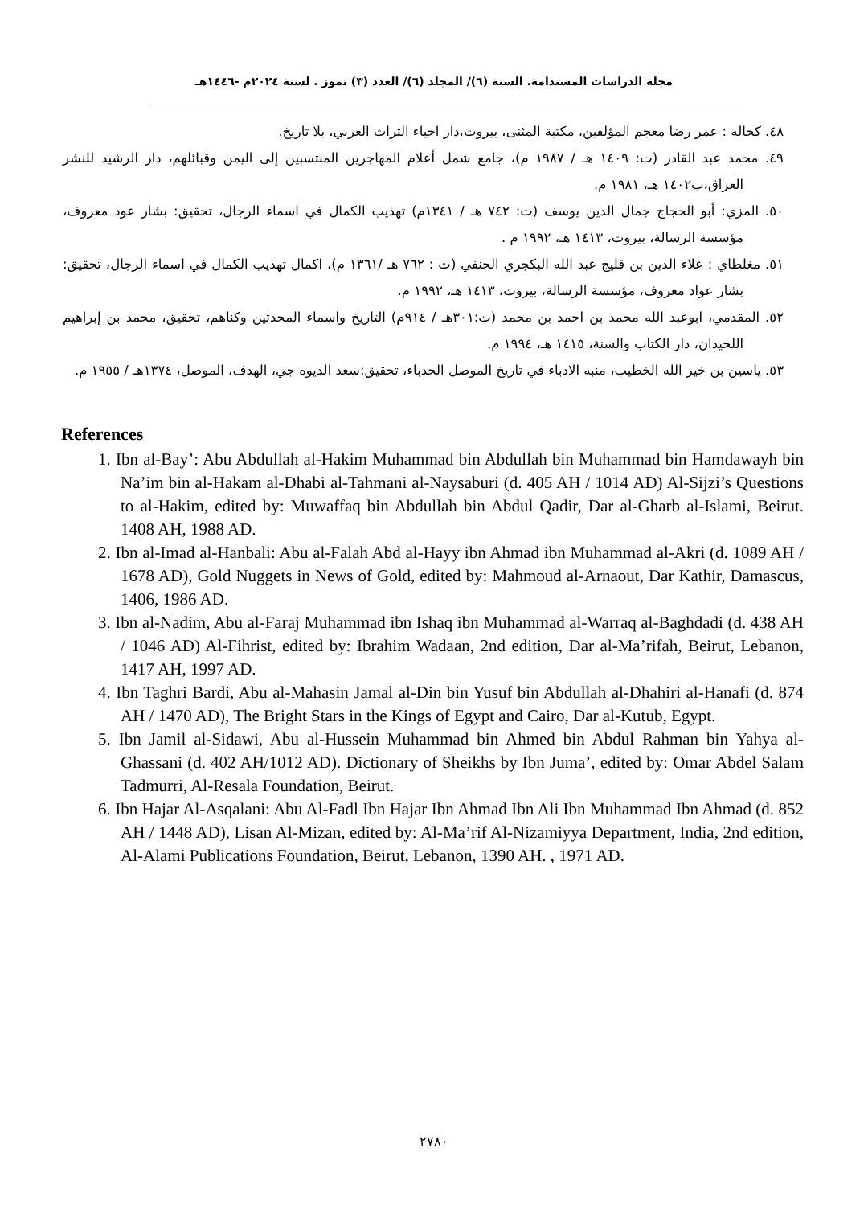مجلة الدراسات المستدامة. السنة (٦)/ المجلد (٦)/ العدد (٣) تموز . لسنة ٢٠٢٤م -١٤٤٦هـ
٤٨. كحاله : عمر رضا معجم المؤلفين، مكتبة المثنى، بيروت،دار احياء التراث العربي، بلا تاريخ.
٤٩. محمد عبد القادر (ت: ١٤٠٩ هـ / ١٩٨٧ م)، جامع شمل أعلام المهاجرين المنتسبين إلى اليمن وقبائلهم، دار الرشيد للنشر العراق،ب١٤٠٢ هـ، ١٩٨١ م.
٥٠. المزي: أبو الحجاج جمال الدين يوسف (ت: ٧٤٢ هـ / ١٣٤١م) تهذيب الكمال في اسماء الرجال، تحقيق: بشار عود معروف، مؤسسة الرسالة، بيروت، ١٤١٣ هـ، ١٩٩٢ م .
٥١. مغلطاي : علاء الدين بن قليج عبد الله البكجري الحنفي (ت : ٧٦٢ هـ /١٣٦١ م)، اكمال تهذيب الكمال في اسماء الرجال، تحقيق: بشار عواد معروف، مؤسسة الرسالة، بيروت، ١٤١٣ هـ، ١٩٩٢ م.
٥٢. المقدمي، ابوعبد الله محمد بن احمد بن محمد (ت:٣٠١هـ / ٩١٤م) التاريخ واسماء المحدثين وكناهم، تحقيق، محمد بن إبراهيم اللحيدان، دار الكتاب والسنة، ١٤١٥ هـ، ١٩٩٤ م.
٥٣. ياسين بن خير الله الخطيب، منبه الادباء في تاريخ الموصل الحدباء، تحقيق:سعد الديوه جي، الهدف، الموصل، ١٣٧٤هـ / ١٩٥٥ م.
References
1. Ibn al-Bay’: Abu Abdullah al-Hakim Muhammad bin Abdullah bin Muhammad bin Hamdawayh bin Na’im bin al-Hakam al-Dhabi al-Tahmani al-Naysaburi (d. 405 AH / 1014 AD) Al-Sijzi’s Questions to al-Hakim, edited by: Muwaffaq bin Abdullah bin Abdul Qadir, Dar al-Gharb al-Islami, Beirut. 1408 AH, 1988 AD.
2. Ibn al-Imad al-Hanbali: Abu al-Falah Abd al-Hayy ibn Ahmad ibn Muhammad al-Akri (d. 1089 AH / 1678 AD), Gold Nuggets in News of Gold, edited by: Mahmoud al-Arnaout, Dar Kathir, Damascus, 1406, 1986 AD.
3. Ibn al-Nadim, Abu al-Faraj Muhammad ibn Ishaq ibn Muhammad al-Warraq al-Baghdadi (d. 438 AH / 1046 AD) Al-Fihrist, edited by: Ibrahim Wadaan, 2nd edition, Dar al-Ma’rifah, Beirut, Lebanon, 1417 AH, 1997 AD.
4. Ibn Taghri Bardi, Abu al-Mahasin Jamal al-Din bin Yusuf bin Abdullah al-Dhahiri al-Hanafi (d. 874 AH / 1470 AD), The Bright Stars in the Kings of Egypt and Cairo, Dar al-Kutub, Egypt.
5. Ibn Jamil al-Sidawi, Abu al-Hussein Muhammad bin Ahmed bin Abdul Rahman bin Yahya al-Ghassani (d. 402 AH/1012 AD). Dictionary of Sheikhs by Ibn Juma’, edited by: Omar Abdel Salam Tadmurri, Al-Resala Foundation, Beirut.
6. Ibn Hajar Al-Asqalani: Abu Al-Fadl Ibn Hajar Ibn Ahmad Ibn Ali Ibn Muhammad Ibn Ahmad (d. 852 AH / 1448 AD), Lisan Al-Mizan, edited by: Al-Ma’rif Al-Nizamiyya Department, India, 2nd edition, Al-Alami Publications Foundation, Beirut, Lebanon, 1390 AH. , 1971 AD.
٢٧٨٠